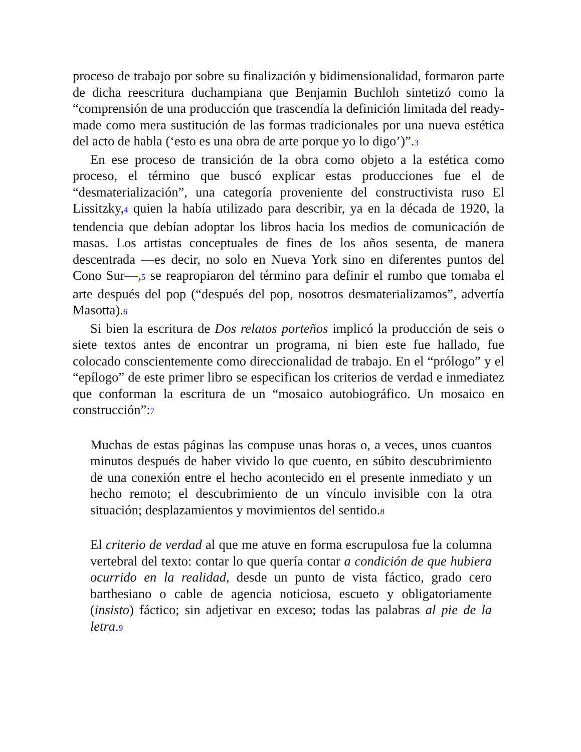proceso de trabajo por sobre su finalización y bidimensionalidad, formaron parte de dicha reescritura duchampiana que Benjamin Buchloh sintetizó como la “comprensión de una producción que trascendía la definición limitada del ready-made como mera sustitución de las formas tradicionales por una nueva estética del acto de habla (‘esto es una obra de arte porque yo lo digo’)”.3
En ese proceso de transición de la obra como objeto a la estética como proceso, el término que buscó explicar estas producciones fue el de “desmaterialización”, una categoría proveniente del constructivista ruso El Lissitzky,4 quien la había utilizado para describir, ya en la década de 1920, la tendencia que debían adoptar los libros hacia los medios de comunicación de masas. Los artistas conceptuales de fines de los años sesenta, de manera descentrada —es decir, no solo en Nueva York sino en diferentes puntos del Cono Sur—,5 se reapropiaron del término para definir el rumbo que tomaba el arte después del pop (“después del pop, nosotros desmaterializamos”, advertía Masotta).6
Si bien la escritura de Dos relatos porteños implicó la producción de seis o siete textos antes de encontrar un programa, ni bien este fue hallado, fue colocado conscientemente como direccionalidad de trabajo. En el “prólogo” y el “epílogo” de este primer libro se especifican los criterios de verdad e inmediatez que conforman la escritura de un “mosaico autobiográfico. Un mosaico en construcción”:7
Muchas de estas páginas las compuse unas horas o, a veces, unos cuantos minutos después de haber vivido lo que cuento, en súbito descubrimiento de una conexión entre el hecho acontecido en el presente inmediato y un hecho remoto; el descubrimiento de un vínculo invisible con la otra situación; desplazamientos y movimientos del sentido.8
El criterio de verdad al que me atuve en forma escrupulosa fue la columna vertebral del texto: contar lo que quería contar a condición de que hubiera ocurrido en la realidad, desde un punto de vista fáctico, grado cero barthesiano o cable de agencia noticiosa, escueto y obligatoriamente (insisto) fáctico; sin adjetivar en exceso; todas las palabras al pie de la letra.9